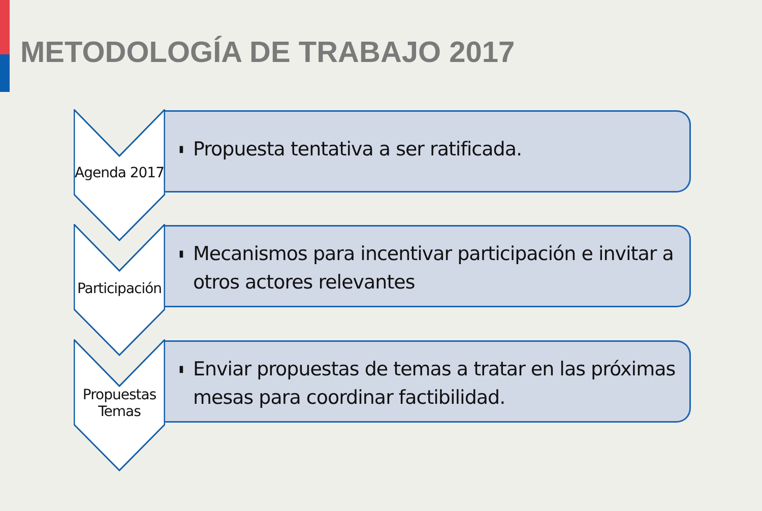METODOLOGÍA DE TRABAJO 2017
Agenda 2017
▮ Propuesta tentativa a ser ratificada.
Participación
▮ Mecanismos para incentivar participación e invitar a otros actores relevantes
Propuestas
Temas
▮ Enviar propuestas de temas a tratar en las próximas mesas para coordinar factibilidad.